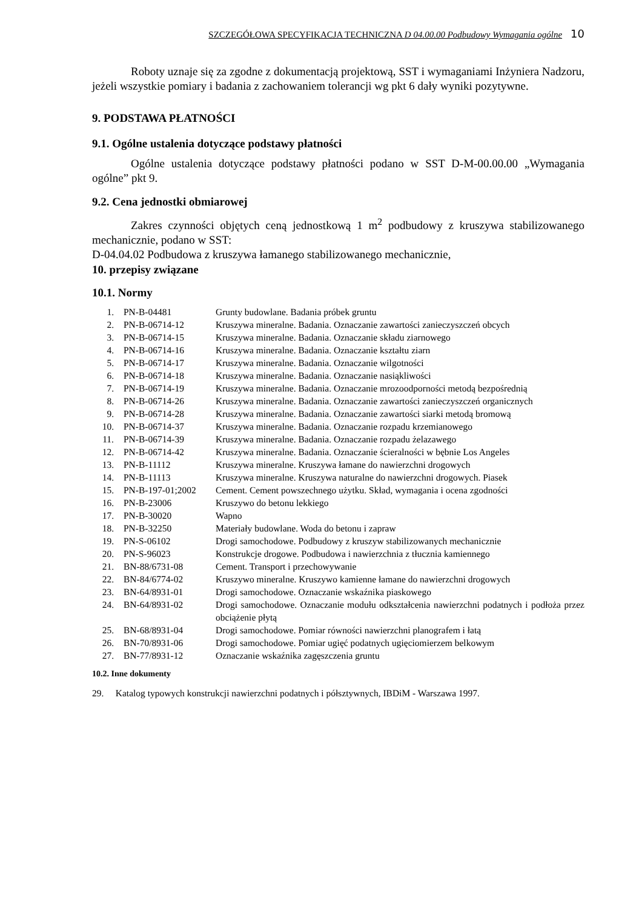SZCZEGÓŁOWA SPECYFIKACJA TECHNICZNA D 04.00.00 Podbudowy Wymagania ogólne 10
Roboty uznaje się za zgodne z dokumentacją projektową, SST i wymaganiami Inżyniera Nadzoru, jeżeli wszystkie pomiary i badania z zachowaniem tolerancji wg pkt 6 dały wyniki pozytywne.
9. PODSTAWA PŁATNOŚCI
9.1. Ogólne ustalenia dotyczące podstawy płatności
Ogólne ustalenia dotyczące podstawy płatności podano w SST D-M-00.00.00 „Wymagania ogólne” pkt 9.
9.2. Cena jednostki obmiarowej
Zakres czynności objętych ceną jednostkową 1 m<sup>2</sup> podbudowy z kruszywa stabilizowanego mechanicznie, podano w SST:
D-04.04.02 Podbudowa z kruszywa łamanego stabilizowanego mechanicznie,
10. przepisy związane
10.1. Normy
| 1. | PN-B-04481 | Grunty budowlane. Badania próbek gruntu |
| 2. | PN-B-06714-12 | Kruszywa mineralne. Badania. Oznaczanie zawartości zanieczyszczeń obcych |
| 3. | PN-B-06714-15 | Kruszywa mineralne. Badania. Oznaczanie składu ziarnowego |
| 4. | PN-B-06714-16 | Kruszywa mineralne. Badania. Oznaczanie kształtu ziarn |
| 5. | PN-B-06714-17 | Kruszywa mineralne. Badania. Oznaczanie wilgotności |
| 6. | PN-B-06714-18 | Kruszywa mineralne. Badania. Oznaczanie nasiąkliwości |
| 7. | PN-B-06714-19 | Kruszywa mineralne. Badania. Oznaczanie mrozoodporności metodą bezpośrednią |
| 8. | PN-B-06714-26 | Kruszywa mineralne. Badania. Oznaczanie zawartości zanieczyszczeń organicznych |
| 9. | PN-B-06714-28 | Kruszywa mineralne. Badania. Oznaczanie zawartości siarki metodą bromową |
| 10. | PN-B-06714-37 | Kruszywa mineralne. Badania. Oznaczanie rozpadu krzemianowego |
| 11. | PN-B-06714-39 | Kruszywa mineralne. Badania. Oznaczanie rozpadu żelazawego |
| 12. | PN-B-06714-42 | Kruszywa mineralne. Badania. Oznaczanie ścieralności w bębnie Los Angeles |
| 13. | PN-B-11112 | Kruszywa mineralne. Kruszywa łamane do nawierzchni drogowych |
| 14. | PN-B-11113 | Kruszywa mineralne. Kruszywa naturalne do nawierzchni drogowych. Piasek |
| 15. | PN-B-197-01;2002 | Cement. Cement powszechnego użytku. Skład, wymagania i ocena zgodności |
| 16. | PN-B-23006 | Kruszywo do betonu lekkiego |
| 17. | PN-B-30020 | Wapno |
| 18. | PN-B-32250 | Materiały budowlane. Woda do betonu i zapraw |
| 19. | PN-S-06102 | Drogi samochodowe. Podbudowy z kruszyw stabilizowanych mechanicznie |
| 20. | PN-S-96023 | Konstrukcje drogowe. Podbudowa i nawierzchnia z tłucznia kamiennego |
| 21. | BN-88/6731-08 | Cement. Transport i przechowywanie |
| 22. | BN-84/6774-02 | Kruszywo mineralne. Kruszywo kamienne łamane do nawierzchni drogowych |
| 23. | BN-64/8931-01 | Drogi samochodowe. Oznaczanie wskaźnika piaskowego |
| 24. | BN-64/8931-02 | Drogi samochodowe. Oznaczanie modułu odkształcenia nawierzchni podatnych i podłoża przez obciążenie płytą |
| 25. | BN-68/8931-04 | Drogi samochodowe. Pomiar równości nawierzchni planografem i łatą |
| 26. | BN-70/8931-06 | Drogi samochodowe. Pomiar ugięć podatnych ugięciomierzem belkowym |
| 27. | BN-77/8931-12 | Oznaczanie wskaźnika zagęszczenia gruntu |
10.2. Inne dokumenty
29. Katalog typowych konstrukcji nawierzchni podatnych i półsztywnych, IBDiM - Warszawa 1997.